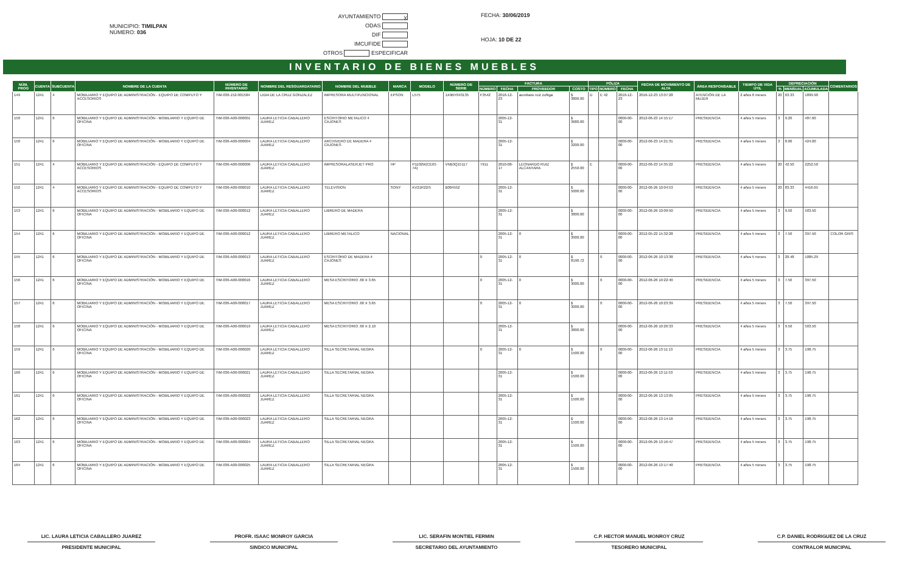MUNICIPIO: TIMILPAN
NÚMERO: 036
AYUNTAMIENTO X
ODAS
DIF
IMCUFIDE
OTROS ESPECIFICAR
FECHA: 30/06/2019
HOJA: 10 DE 22
INVENTARIO DE BIENES MUEBLES
| NÚM. PROG | CUENTA | SUBCUENTA | NOMBRE DE LA CUENTA | NÚMERO DE INVENTARIO | NOMBRE DEL RESGUARDATARIO | NOMBRE DEL MUEBLE | MARCA | MODELO | NÚMERO DE SERIE | FACTURA | | | | PÓLIZA | | | FECHA DE MOVIMIENTO DE ALTA | ÁREA RESPONSABLE | TIEMPO DE VIDA ÚTIL | DEPRECIACIÓN | | | COMENTARIOS |
| --- | --- | --- | --- | --- | --- | --- | --- | --- | --- | --- | --- | --- | --- | --- | --- | --- | --- | --- | --- | --- | --- | --- | --- |
| | | | | | | | | | | NÚMERO | FECHA | PROVEEDOR | COSTO | TIPO | NÚMERO | FECHA | | | | % | MENSUAL | ACUMULADA | |
| 149 | 1241 | 4 | MOBILIARIO Y EQUIPO DE ADMINISTRACIÓN - EQUIPO DE COMPUTO Y ACCESORIOS | TIM-036-152-001584 | LIDIA DE LA CRUZ GONZALEZ | IMPRESORA MULTIFUNCIONAL | EPSON | L575 | 1X9BY043135 | F3542 | 2016-12-23 | aureliano ruiz zuñiga | $ 3800.00 | D | E 42 | 2016-12-23 | 2016-12-23 13:07:28 | ATENCIÓN DE LA MUJER | 2 años 6 meses | 20 | 63.33 | 1899.90 | |
| 150 | 1241 | 6 | MOBILIARIO Y EQUIPO DE ADMINISTRACIÓN - MOBILIARIO Y EQUIPO DE OFICINA | TIM-036-A00-000001 | LAURA LETICIA CABALLERO JUAREZ | ESCRITORIO METALICO 4 CAJONES | | | | | 2005-12-31 | | $ 3680.00 | | | 0000-00-00 | 2012-06-23 14:15:17 | PRESIDENCIA | 4 años 5 meses | 3 | 9.20 | 487.60 | |
| 150 | 1241 | 6 | MOBILIARIO Y EQUIPO DE ADMINISTRACIÓN - MOBILIARIO Y EQUIPO DE OFICINA | TIM-036-A00-000004 | LAURA LETICIA CABALLERO JUAREZ | ARCHIVERO DE MADERA 4 CAJONES | | | | | 2005-12-31 | | $ 3200.00 | | | 0000-00-00 | 2012-06-23 14:21:31 | PRESIDENCIA | 4 años 5 meses | 3 | 8.00 | 424.00 | |
| 151 | 1241 | 4 | MOBILIARIO Y EQUIPO DE ADMINISTRACIÓN - EQUIPO DE COMPUTO Y ACCESORIOS | TIM-036-A00-000006 | LAURA LETICIA CABALLERO JUAREZ | IMPRESORALASERJET PRO | HP | P1102W(CE65 7A) | VNB3Q15117 | 7911 | 2010-08-17 | LEONARDO RUIZ ALCANTARA | $ 2550.00 | E | | 0000-00-00 | 2012-06-23 14:35:22 | PRESIDENCIA | 4 años 5 meses | 20 | 42.50 | 2252.50 | |
| 152 | 1241 | 4 | MOBILIARIO Y EQUIPO DE ADMINISTRACIÓN - EQUIPO DE COMPUTO Y ACCESORIOS | TIM-036-A00-000010 | LAURA LETICIA CABALLERO JUAREZ | TELEVISION | SONY | KV21R22/5 | B004552 | | 2005-12-31 | | $ 5000.00 | | | 0000-00-00 | 2012-06-26 10:04:53 | PRESIDENCIA | 4 años 5 meses | 20 | 83.33 | 4416.65 | |
| 153 | 1241 | 6 | MOBILIARIO Y EQUIPO DE ADMINISTRACIÓN - MOBILIARIO Y EQUIPO DE OFICINA | TIM-036-A00-000012 | LAURA LETICIA CABALLERO JUAREZ | LIBRERO DE MADERA | | | | | 2005-12-31 | | $ 3800.00 | | | 0000-00-00 | 2012-06-26 10:09:50 | PRESIDENCIA | 4 años 5 meses | 3 | 9.50 | 503.50 | |
| 154 | 1241 | 6 | MOBILIARIO Y EQUIPO DE ADMINISTRACIÓN - MOBILIARIO Y EQUIPO DE OFICINA | TIM-036-A00-000012 | LAURA LETICIA CABALLERO JUAREZ | LIBRERO METALICO | NACIONAL | | | | 2005-12-31 | 0 | $ 3000.00 | | | 0000-00-00 | 2012-05-22 15:32:28 | PRESIDENCIA | 4 años 5 meses | 3 | 7.50 | 397.50 | COLOR GRIS |
| 155 | 1241 | 6 | MOBILIARIO Y EQUIPO DE ADMINISTRACIÓN - MOBILIARIO Y EQUIPO DE OFICINA | TIM-036-A00-000013 | LAURA LETICIA CABALLERO JUAREZ | ESCRITORIO DE MADERA 4 CAJONES | | | | 0 | 2005-12-31 | 0 | $ 8190.72 | | 0 | 0000-00-00 | 2012-06-26 10:13:38 | PRESIDENCIA | 4 años 5 meses | 3 | 20.48 | 1085.29 | |
| 156 | 1241 | 6 | MOBILIARIO Y EQUIPO DE ADMINISTRACIÓN - MOBILIARIO Y EQUIPO DE OFICINA | TIM-036-A00-000016 | LAURA LETICIA CABALLERO JUAREZ | MESA ESCRITORIO .60 X 3.65 | | | | 0 | 2005-12-31 | 0 | $ 3000.00 | | 0 | 0000-00-00 | 2012-06-26 10:22:40 | PRESIDENCIA | 4 años 5 meses | 3 | 7.50 | 397.50 | |
| 157 | 1241 | 6 | MOBILIARIO Y EQUIPO DE ADMINISTRACIÓN - MOBILIARIO Y EQUIPO DE OFICINA | TIM-036-A00-000017 | LAURA LETICIA CABALLERO JUAREZ | MESA ESCRITORIO .60 X 3.65 | | | | 0 | 2005-12-31 | 0 | $ 3000.00 | | 0 | 0000-00-00 | 2012-06-26 10:23:39 | PRESIDENCIA | 4 años 5 meses | 3 | 7.50 | 397.50 | |
| 158 | 1241 | 6 | MOBILIARIO Y EQUIPO DE ADMINISTRACIÓN - MOBILIARIO Y EQUIPO DE OFICINA | TIM-036-A00-000019 | LAURA LETICIA CABALLERO JUAREZ | MESA ESCRITORIO .60 X 2.10 | | | | | 2005-12-31 | | $ 3800.00 | | | 0000-00-00 | 2012-06-26 10:26:33 | PRESIDENCIA | 4 años 5 meses | 3 | 9.50 | 503.50 | |
| 159 | 1241 | 6 | MOBILIARIO Y EQUIPO DE ADMINISTRACIÓN - MOBILIARIO Y EQUIPO DE OFICINA | TIM-036-A00-000020 | LAURA LETICIA CABALLERO JUAREZ | SILLA SECRETARIAL NEGRA | | | | 0 | 2005-12-31 | 0 | $ 1500.00 | | 0 | 0000-00-00 | 2012-06-26 13:11:13 | PRESIDENCIA | 4 años 5 meses | 3 | 3.75 | 198.75 | |
| 160 | 1241 | 6 | MOBILIARIO Y EQUIPO DE ADMINISTRACIÓN - MOBILIARIO Y EQUIPO DE OFICINA | TIM-036-A00-000021 | LAURA LETICIA CABALLERO JUAREZ | SILLA SECRETARIAL NEGRA | | | | | 2005-12-31 | | $ 1500.00 | | | 0000-00-00 | 2012-06-26 13:11:53 | PRESIDENCIA | 4 años 5 meses | 3 | 3.75 | 198.75 | |
| 161 | 1241 | 6 | MOBILIARIO Y EQUIPO DE ADMINISTRACIÓN - MOBILIARIO Y EQUIPO DE OFICINA | TIM-036-A00-000022 | LAURA LETICIA CABALLERO JUAREZ | SILLA SECRETARIAL NEGRA | | | | | 2005-12-31 | | $ 1500.00 | | | 0000-00-00 | 2012-06-26 13:13:05 | PRESIDENCIA | 4 años 5 meses | 3 | 3.75 | 198.75 | |
| 162 | 1241 | 6 | MOBILIARIO Y EQUIPO DE ADMINISTRACIÓN - MOBILIARIO Y EQUIPO DE OFICINA | TIM-036-A00-000023 | LAURA LETICIA CABALLERO JUAREZ | SILLA SECRETARIAL NEGRA | | | | | 2005-12-31 | | $ 1500.00 | | | 0000-00-00 | 2012-06-26 13:14:16 | PRESIDENCIA | 4 años 5 meses | 3 | 3.75 | 198.75 | |
| 163 | 1241 | 6 | MOBILIARIO Y EQUIPO DE ADMINISTRACIÓN - MOBILIARIO Y EQUIPO DE OFICINA | TIM-036-A00-000024 | LAURA LETICIA CABALLERO JUAREZ | SILLA SECRETARIAL NEGRA | | | | | 2005-12-31 | | $ 1500.00 | | | 0000-00-00 | 2012-06-26 13:16:47 | PRESIDENCIA | 4 años 5 meses | 3 | 3.75 | 198.75 | |
| 164 | 1241 | 6 | MOBILIARIO Y EQUIPO DE ADMINISTRACIÓN - MOBILIARIO Y EQUIPO DE OFICINA | TIM-036-A00-000025 | LAURA LETICIA CABALLERO JUAREZ | SILLA SECRETARIAL NEGRA | | | | | 2005-12-31 | | $ 1500.00 | | | 0000-00-00 | 2012-06-26 13:17:40 | PRESIDENCIA | 4 años 5 meses | 3 | 3.75 | 198.75 | |
LIC. LAURA LETICIA CABALLERO JUAREZ
PRESIDENTE MUNICIPAL
PROFR. ISAAC MONROY GARCIA
SINDICO MUNICIPAL
LIC. SERAFIN MONTIEL FERMIN
SECRETARIO DEL AYUNTAMIENTO
C.P. HECTOR MANUEL MONROY CRUZ
TESORERO MUNICIPAL
C.P. DANIEL RODRIGUEZ DE LA CRUZ
CONTRALOR MUNICIPAL